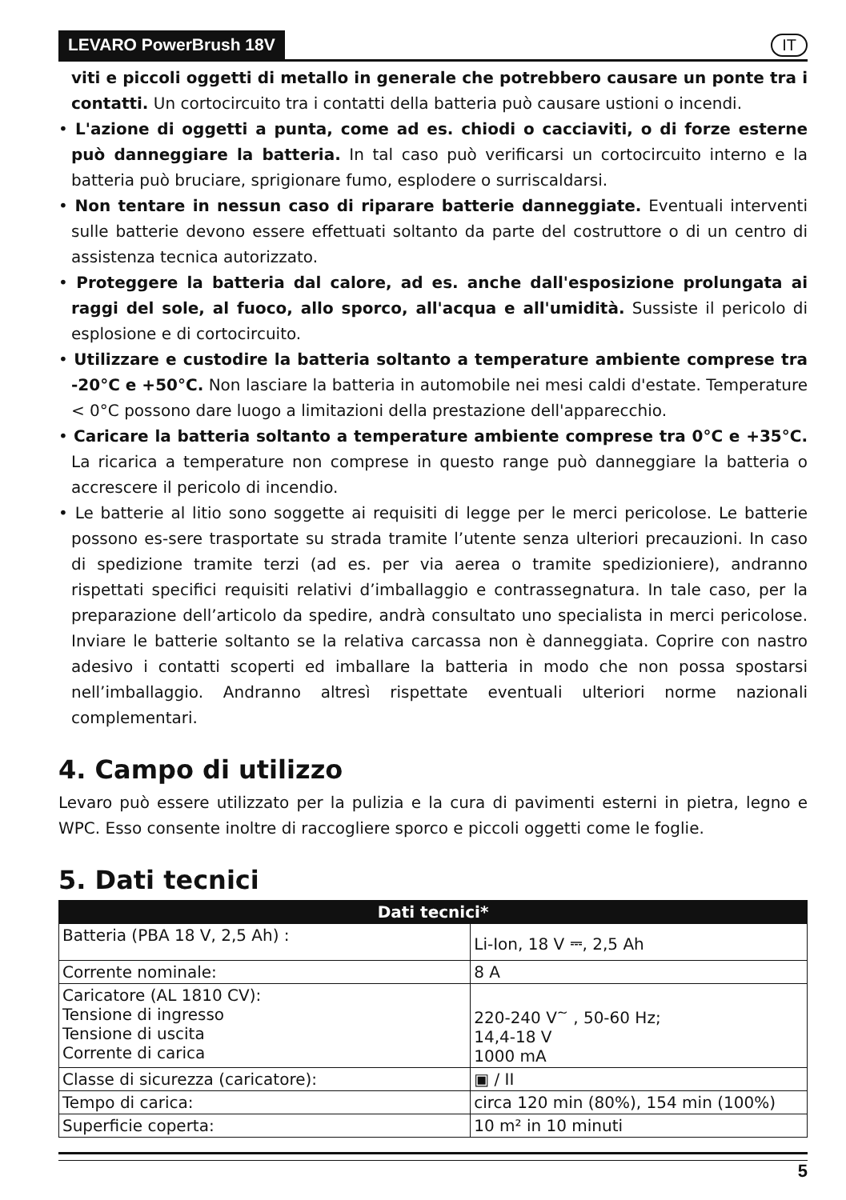LEVARO PowerBrush 18V IT
viti e piccoli oggetti di metallo in generale che potrebbero causare un ponte tra i contatti. Un cortocircuito tra i contatti della batteria può causare ustioni o incendi.
• L'azione di oggetti a punta, come ad es. chiodi o cacciaviti, o di forze esterne può danneggiare la batteria. In tal caso può verificarsi un cortocircuito interno e la batteria può bruciare, sprigionare fumo, esplodere o surriscaldarsi.
• Non tentare in nessun caso di riparare batterie danneggiate. Eventuali interventi sulle batterie devono essere effettuati soltanto da parte del costruttore o di un centro di assistenza tecnica autorizzato.
• Proteggere la batteria dal calore, ad es. anche dall'esposizione prolungata ai raggi del sole, al fuoco, allo sporco, all'acqua e all'umidità. Sussiste il pericolo di esplosione e di cortocircuito.
• Utilizzare e custodire la batteria soltanto a temperature ambiente comprese tra -20°C e +50°C. Non lasciare la batteria in automobile nei mesi caldi d'estate. Temperature < 0°C possono dare luogo a limitazioni della prestazione dell'apparecchio.
• Caricare la batteria soltanto a temperature ambiente comprese tra 0°C e +35°C. La ricarica a temperature non comprese in questo range può danneggiare la batteria o accrescere il pericolo di incendio.
• Le batterie al litio sono soggette ai requisiti di legge per le merci pericolose. Le batterie possono es-sere trasportate su strada tramite l’utente senza ulteriori precauzioni. In caso di spedizione tramite terzi (ad es. per via aerea o tramite spedizioniere), andranno rispettati specifici requisiti relativi d’imballaggio e contrassegnatura. In tale caso, per la preparazione dell’articolo da spedire, andrà consultato uno specialista in merci pericolose. Inviare le batterie soltanto se la relativa carcassa non è danneggiata. Coprire con nastro adesivo i contatti scoperti ed imballare la batteria in modo che non possa spostarsi nell’imballaggio. Andranno altresì rispettate eventuali ulteriori norme nazionali complementari.
4. Campo di utilizzo
Levaro può essere utilizzato per la pulizia e la cura di pavimenti esterni in pietra, legno e WPC. Esso consente inoltre di raccogliere sporco e piccoli oggetti come le foglie.
5. Dati tecnici
| Dati tecnici* | |
| --- | --- |
| Batteria (PBA 18 V, 2,5 Ah) : | Li-Ion, 18 V ⎓, 2,5 Ah |
| Corrente nominale: | 8 A |
| Caricatore (AL 1810 CV): Tensione di ingresso Tensione di uscita Corrente di carica | 220-240 V<sup>~</sup> , 50-60 Hz; 14,4-18 V 1000 mA |
| Classe di sicurezza (caricatore): | ▣ / II |
| Tempo di carica: | circa 120 min (80%), 154 min (100%) |
| Superficie coperta: | 10 m² in 10 minuti |
5